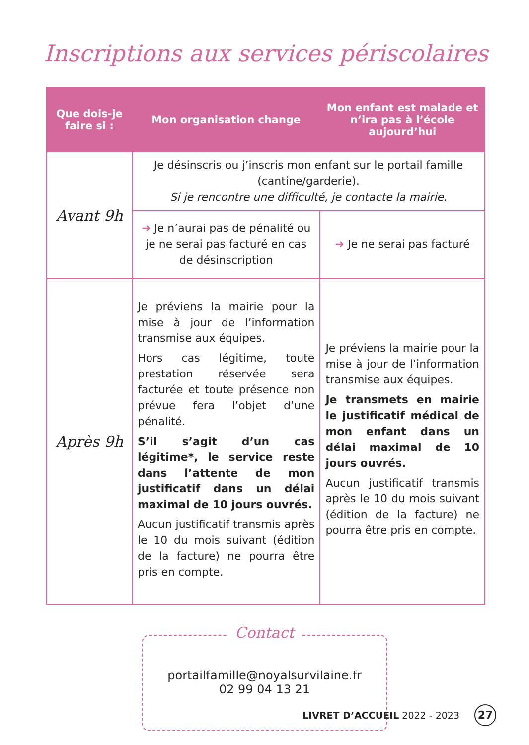Inscriptions aux services périscolaires
| Que dois-je faire si : | Mon organisation change | Mon enfant est malade et n’ira pas à l’école aujourd’hui |
| --- | --- | --- |
| Avant 9h | Je désinscris ou j’inscris mon enfant sur le portail famille (cantine/garderie). Si je rencontre une difficulté, je contacte la mairie. | |
| | ➜ Je n’aurai pas de pénalité ou je ne serai pas facturé en cas de désinscription | ➜ Je ne serai pas facturé |
| Après 9h | Je préviens la mairie pour la mise à jour de l’information transmise aux équipes. Hors cas légitime, toute prestation réservée sera facturée et toute présence non prévue fera l’objet d’une pénalité. S’il s’agit d’un cas légitime*, le service reste dans l’attente de mon justificatif dans un délai maximal de 10 jours ouvrés. Aucun justificatif transmis après le 10 du mois suivant (édition de la facture) ne pourra être pris en compte. | Je préviens la mairie pour la mise à jour de l’information transmise aux équipes. Je transmets en mairie le justificatif médical de mon enfant dans un délai maximal de 10 jours ouvrés. Aucun justificatif transmis après le 10 du mois suivant (édition de la facture) ne pourra être pris en compte. |
Contact
portailfamille@noyalsurvilaine.fr
02 99 04 13 21
LIVRET D’ACCUEIL 2022 - 2023 27